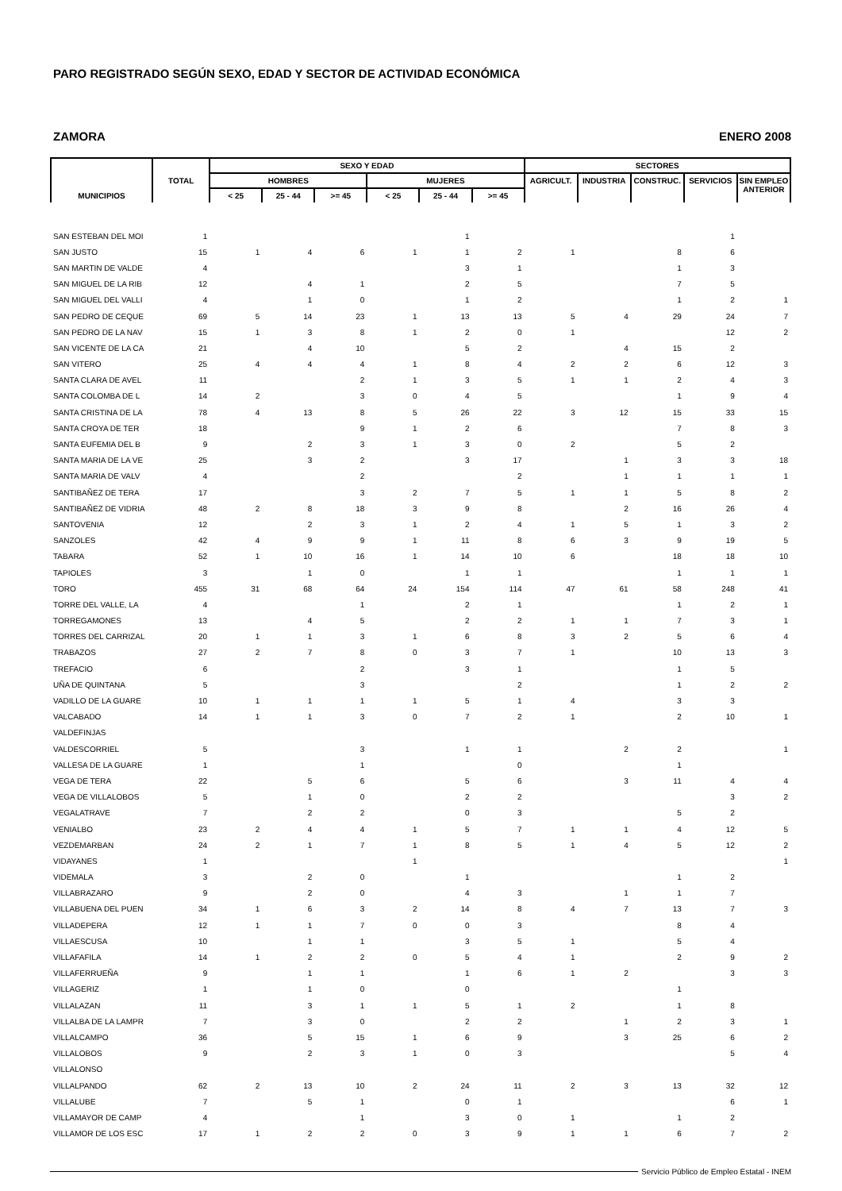PARO REGISTRADO SEGÚN SEXO, EDAD Y SECTOR DE ACTIVIDAD ECONÓMICA
ZAMORA ENERO 2008
| MUNICIPIOS | TOTAL | SEXO Y EDAD | | | | | | SECTORES | | | | |
| --- | --- | --- | --- | --- | --- | --- | --- | --- | --- | --- | --- | --- |
| | | HOMBRES | | | MUJERES | | | AGRICULT. | INDUSTRIA | CONSTRUC. | SERVICIOS | SIN EMPLEO ANTERIOR |
| | | < 25 | 25 - 44 | >= 45 | < 25 | 25 - 44 | >= 45 | | | | | |
| SAN ESTEBAN DEL MOI | 1 | | | | | 1 | | | | | 1 | |
| SAN JUSTO | 15 | 1 | 4 | 6 | 1 | 1 | 2 | 1 | | 8 | 6 | |
| SAN MARTIN DE VALDE | 4 | | | | | 3 | 1 | | | 1 | 3 | |
| SAN MIGUEL DE LA RIB | 12 | | 4 | 1 | | 2 | 5 | | | 7 | 5 | |
| SAN MIGUEL DEL VALLI | 4 | | 1 | 0 | | 1 | 2 | | | 1 | 2 | 1 |
| SAN PEDRO DE CEQUE | 69 | 5 | 14 | 23 | 1 | 13 | 13 | 5 | 4 | 29 | 24 | 7 |
| SAN PEDRO DE LA NAV | 15 | 1 | 3 | 8 | 1 | 2 | 0 | 1 | | | 12 | 2 |
| SAN VICENTE DE LA CA | 21 | | 4 | 10 | | 5 | 2 | | 4 | 15 | 2 | |
| SAN VITERO | 25 | 4 | 4 | 4 | 1 | 8 | 4 | 2 | 2 | 6 | 12 | 3 |
| SANTA CLARA DE AVEL | 11 | | | 2 | 1 | 3 | 5 | 1 | 1 | 2 | 4 | 3 |
| SANTA COLOMBA DE L | 14 | 2 | | 3 | 0 | 4 | 5 | | | 1 | 9 | 4 |
| SANTA CRISTINA DE LA | 78 | 4 | 13 | 8 | 5 | 26 | 22 | 3 | 12 | 15 | 33 | 15 |
| SANTA CROYA DE TER | 18 | | | 9 | 1 | 2 | 6 | | | 7 | 8 | 3 |
| SANTA EUFEMIA DEL B | 9 | | 2 | 3 | 1 | 3 | 0 | 2 | | 5 | 2 | |
| SANTA MARIA DE LA VE | 25 | | 3 | 2 | | 3 | 17 | | 1 | 3 | 3 | 18 |
| SANTA MARIA DE VALV | 4 | | | 2 | | | 2 | | 1 | 1 | 1 | 1 |
| SANTIBAÑEZ DE TERA | 17 | | | 3 | 2 | 7 | 5 | 1 | 1 | 5 | 8 | 2 |
| SANTIBAÑEZ DE VIDRIA | 48 | 2 | 8 | 18 | 3 | 9 | 8 | | 2 | 16 | 26 | 4 |
| SANTOVENIA | 12 | | 2 | 3 | 1 | 2 | 4 | 1 | 5 | 1 | 3 | 2 |
| SANZOLES | 42 | 4 | 9 | 9 | 1 | 11 | 8 | 6 | 3 | 9 | 19 | 5 |
| TABARA | 52 | 1 | 10 | 16 | 1 | 14 | 10 | 6 | | 18 | 18 | 10 |
| TAPIOLES | 3 | | 1 | 0 | | 1 | 1 | | | 1 | 1 | 1 |
| TORO | 455 | 31 | 68 | 64 | 24 | 154 | 114 | 47 | 61 | 58 | 248 | 41 |
| TORRE DEL VALLE, LA | 4 | | | 1 | | 2 | 1 | | | 1 | 2 | 1 |
| TORREGAMONES | 13 | | 4 | 5 | | 2 | 2 | 1 | 1 | 7 | 3 | 1 |
| TORRES DEL CARRIZAL | 20 | 1 | 1 | 3 | 1 | 6 | 8 | 3 | 2 | 5 | 6 | 4 |
| TRABAZOS | 27 | 2 | 7 | 8 | 0 | 3 | 7 | 1 | | 10 | 13 | 3 |
| TREFACIO | 6 | | | 2 | | 3 | 1 | | | 1 | 5 | |
| UÑA DE QUINTANA | 5 | | | 3 | | | 2 | | | 1 | 2 | 2 |
| VADILLO DE LA GUARE | 10 | 1 | 1 | 1 | 1 | 5 | 1 | 4 | | 3 | 3 | |
| VALCABADO | 14 | 1 | 1 | 3 | 0 | 7 | 2 | 1 | | 2 | 10 | 1 |
| VALDEFINJAS | | | | | | | | | | | | |
| VALDESCORRIEL | 5 | | | 3 | | 1 | 1 | | 2 | 2 | | 1 |
| VALLESA DE LA GUARE | 1 | | | 1 | | | 0 | | | 1 | | |
| VEGA DE TERA | 22 | | 5 | 6 | | 5 | 6 | | 3 | 11 | 4 | 4 |
| VEGA DE VILLALOBOS | 5 | | 1 | 0 | | 2 | 2 | | | | 3 | 2 |
| VEGALATRAVE | 7 | | 2 | 2 | | 0 | 3 | | | 5 | 2 | |
| VENIALBO | 23 | 2 | 4 | 4 | 1 | 5 | 7 | 1 | 1 | 4 | 12 | 5 |
| VEZDEMARBAN | 24 | 2 | 1 | 7 | 1 | 8 | 5 | 1 | 4 | 5 | 12 | 2 |
| VIDAYANES | 1 | | | | 1 | | | | | | | 1 |
| VIDEMALA | 3 | | 2 | 0 | | 1 | | | | 1 | 2 | |
| VILLABRAZARO | 9 | | 2 | 0 | | 4 | 3 | | 1 | 1 | 7 | |
| VILLABUENA DEL PUEN | 34 | 1 | 6 | 3 | 2 | 14 | 8 | 4 | 7 | 13 | 7 | 3 |
| VILLADEPERA | 12 | 1 | 1 | 7 | 0 | 0 | 3 | | | 8 | 4 | |
| VILLAESCUSA | 10 | | 1 | 1 | | 3 | 5 | 1 | | 5 | 4 | |
| VILLAFAFILA | 14 | 1 | 2 | 2 | 0 | 5 | 4 | 1 | | 2 | 9 | 2 |
| VILLAFERRUEÑA | 9 | | 1 | 1 | | 1 | 6 | 1 | 2 | | 3 | 3 |
| VILLAGERIZ | 1 | | 1 | 0 | | 0 | | | | 1 | | |
| VILLALAZAN | 11 | | 3 | 1 | 1 | 5 | 1 | 2 | | 1 | 8 | |
| VILLALBA DE LA LAMPR | 7 | | 3 | 0 | | 2 | 2 | | 1 | 2 | 3 | 1 |
| VILLALCAMPO | 36 | | 5 | 15 | 1 | 6 | 9 | | 3 | 25 | 6 | 2 |
| VILLALOBOS | 9 | | 2 | 3 | 1 | 0 | 3 | | | | 5 | 4 |
| VILLALONSO | | | | | | | | | | | | |
| VILLALPANDO | 62 | 2 | 13 | 10 | 2 | 24 | 11 | 2 | 3 | 13 | 32 | 12 |
| VILLALUBE | 7 | | 5 | 1 | | 0 | 1 | | | | 6 | 1 |
| VILLAMAYOR DE CAMP | 4 | | | 1 | | 3 | 0 | 1 | | 1 | 2 | |
| VILLAMOR DE LOS ESC | 17 | 1 | 2 | 2 | 0 | 3 | 9 | 1 | 1 | 6 | 7 | 2 |
Servicio Público de Empleo Estatal - INEM